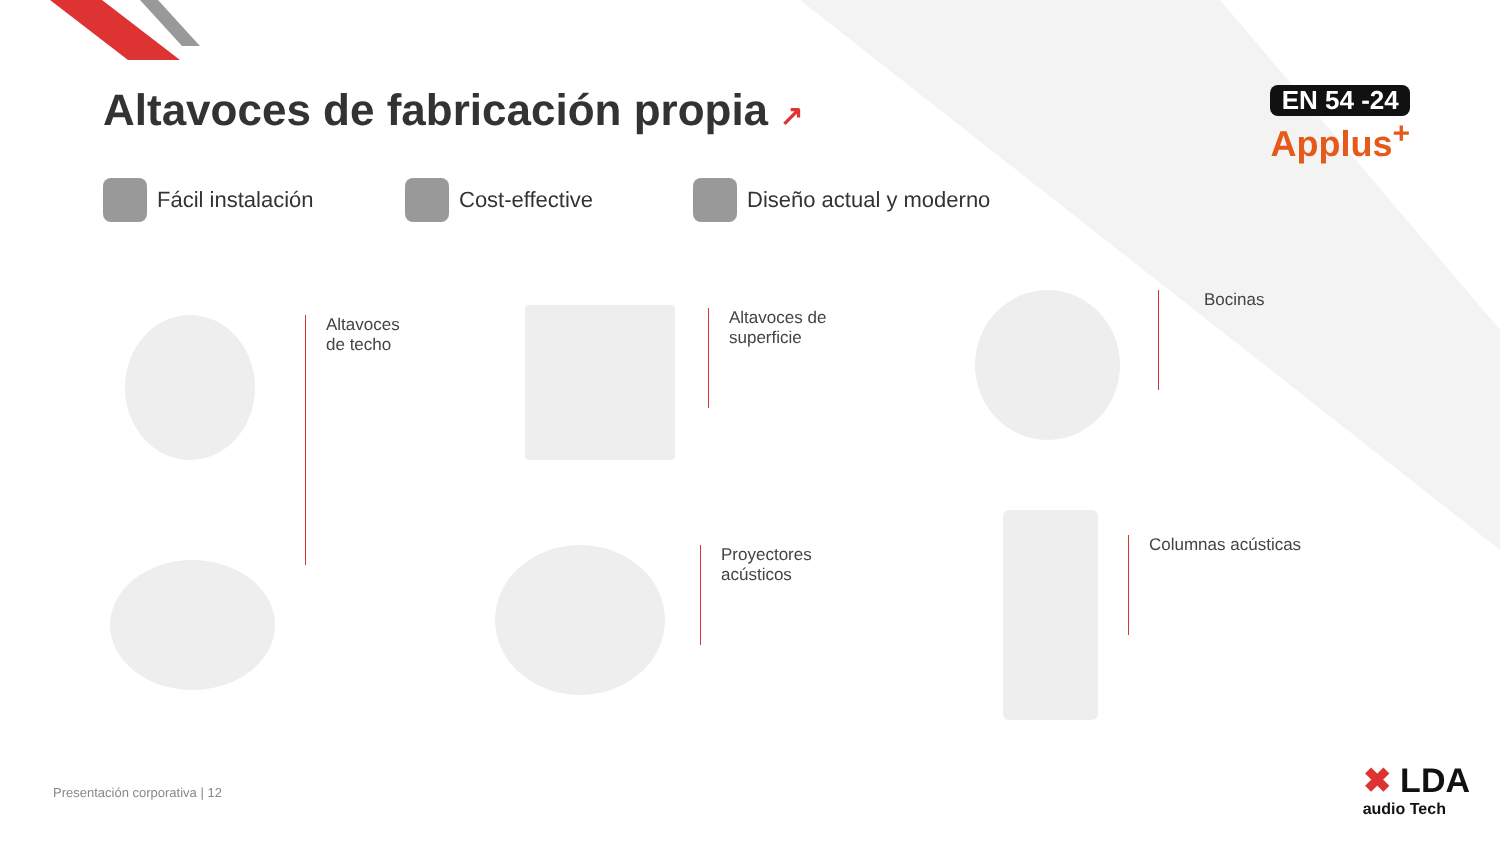Altavoces de fabricación propia ↗
EN 54 -24
Applus<sup>+</sup>
Fácil instalación Cost-effective Diseño actual y moderno
Altavoces
de techo
Altavoces de
superficie
Proyectores
acústicos
Bocinas
Columnas acústicas
Presentación corporativa | 12
✖ LDA
audio Tech